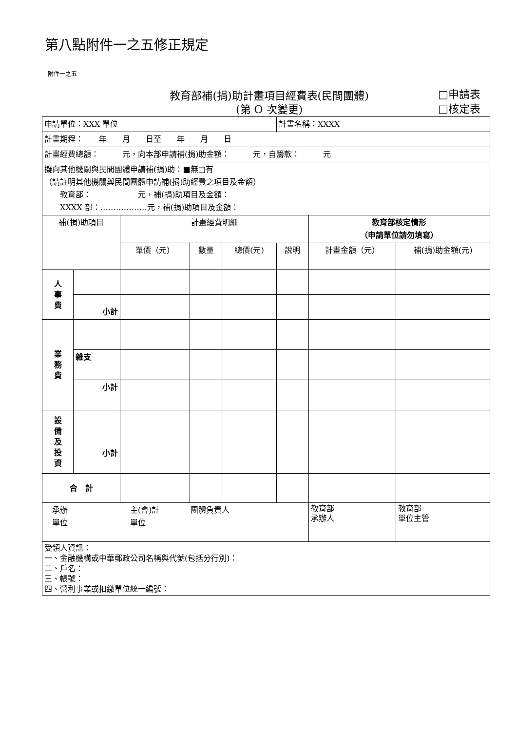第八點附件一之五修正規定
附件一之五
教育部補(捐)助計畫項目經費表(民間團體)
(第 O 次變更)
□申請表
□核定表
| 申請單位：XXX 單位 | | | | | 計畫名稱：XXXX | | | |
| 計畫期程： 年 月 日至 年 月 日 | | | | | | | | |
| 計畫經費總額： 元，向本部申請補(捐)助金額： 元，自籌款： 元 | | | | | | | | |
| 擬向其他機關與民間團體申請補(捐)助：■無□有 （請註明其他機關與民間團體申請補(捐)助經費之項目及金額） 教育部： 元，補(捐)助項目及金額： XXXX 部：………………元，補(捐)助項目及金額： | | | | | | | | |
| 補(捐)助項目 | | 計畫經費明細 | | | | 教育部核定情形 （申請單位請勿填寫） | | |
| | | 單價（元） | 數量 | 總價(元) | 說明 | 計畫金額（元） | 補(捐)助金額(元) | |
| 人 事 費 | | | | | | | | |
| | 小計 | | | | | | | |
| 業 務 費 | | | | | | | | |
| | 雜支 | | | | | | | |
| | 小計 | | | | | | | |
| 設 備 及 投 資 | | | | | | | | |
| | 小計 | | | | | | | |
| 合 計 | | | | | | | | |
| 承辦 主(會)計 團體負責人 單位 單位 | | | | | | 教育部 承辦人 | 教育部 單位主管 | |
| 受領人資訊： 一、金融機構或中華郵政公司名稱與代號(包括分行別)： 二、戶名： 三、帳號： 四、營利事業或扣繳單位統一編號： | | | | | | | | |